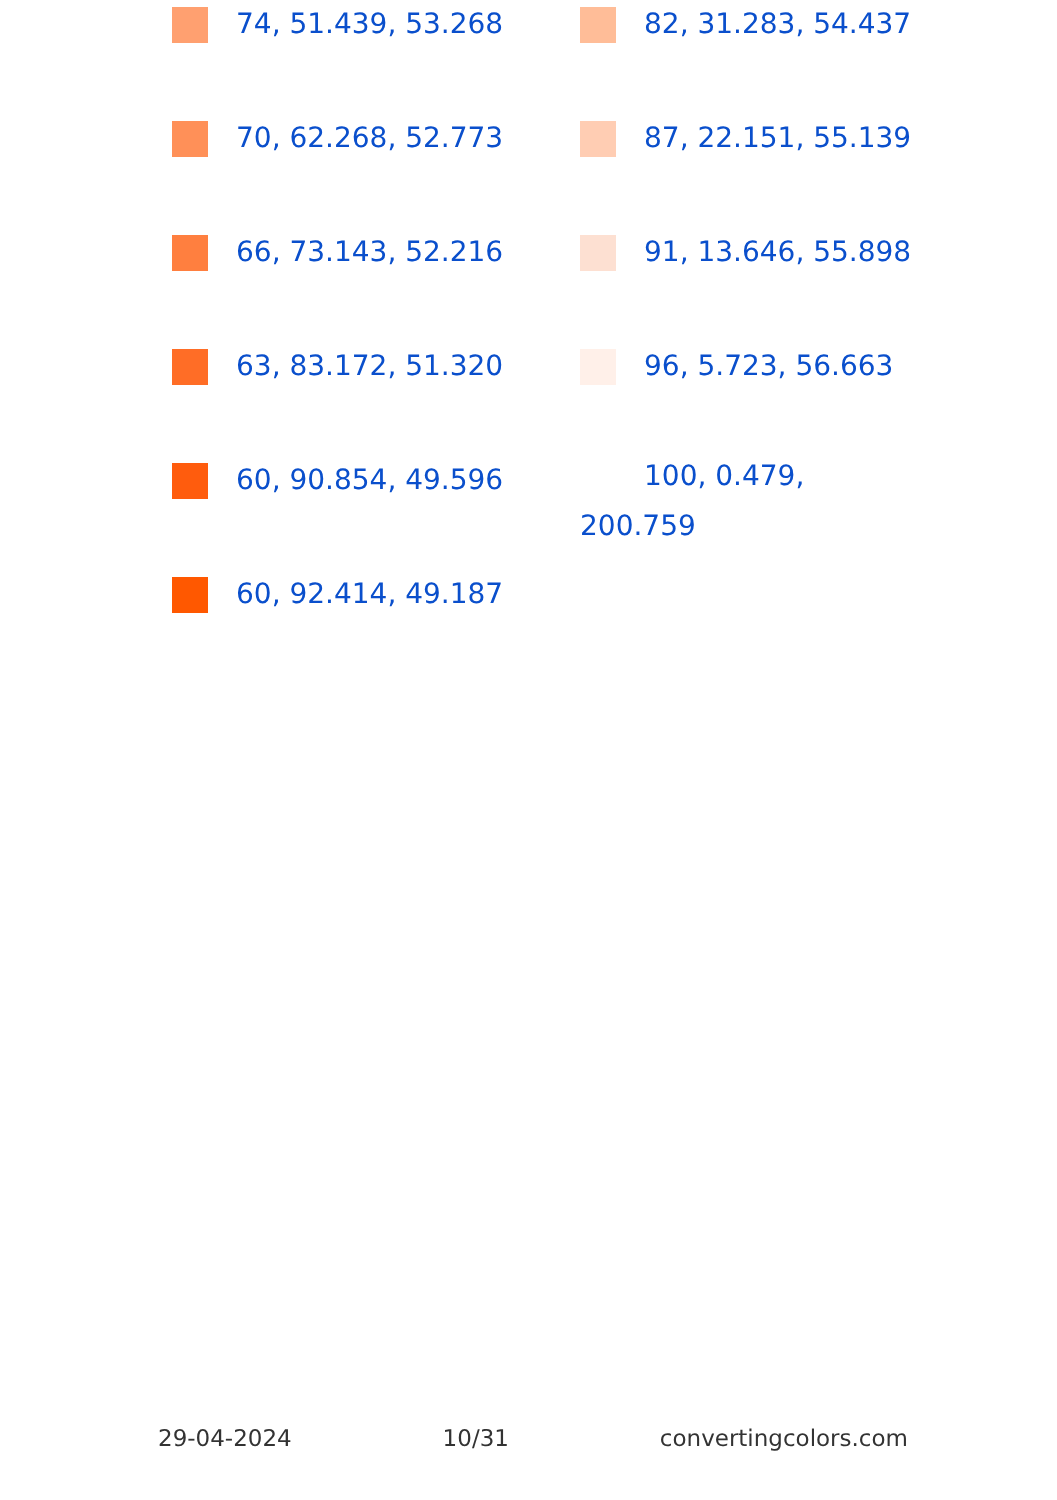74, 51.439, 53.268
70, 62.268, 52.773
66, 73.143, 52.216
63, 83.172, 51.320
60, 90.854, 49.596
60, 92.414, 49.187
82, 31.283, 54.437
87, 22.151, 55.139
91, 13.646, 55.898
96, 5.723, 56.663
100, 0.479,
200.759
29-04-2024 10/31 convertingcolors.com